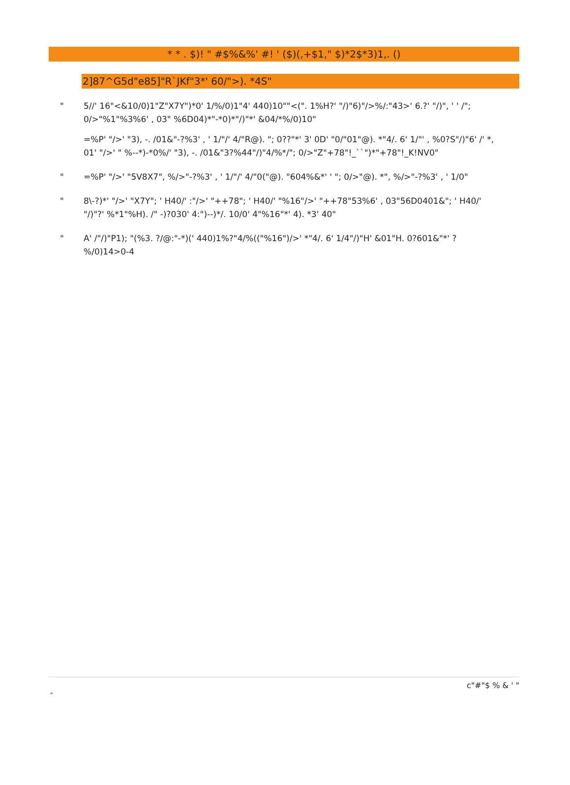* * . $)! " #$%&%' #! ' ($)(,+$1," $)*2$*3)1,. ()
2]87^G5d"e85]"R`JKf"3*' 60/">). *4S"
" 5//' 16"<&10/0)1"Z"X7Y")*0' 1/%/0)1"4' 440)10""<(". 1%H?' "/)"6)"/>%/:"43>' 6.?' "/)", ' ' /"; 0/>"%1"%3%6' , 03" %6D04)*"-*0)*"/)"*' &04/*%/0)10"
=%P' "/>' "3), -. /01&"-?%3' , ' 1/"/' 4/"R@). "; 0??"*' 3' 0D' "0/"01"@). *"4/. 6' 1/"' , %0?S"/)"6' /' *, 01' "/>' " %--*)-*0%/' "3), -. /01&"3?%44"/)"4/%*/"; 0/>"Z"+78"!_``")*"+78"!_K!NV0"
" =%P' "/>' "5V8X7", %/>"-?%3' , ' 1/"/' 4/"0("@). "604%&*' ' "; 0/>"@). *", %/>"-?%3' , ' 1/0"
" 8\-?)*' "/>' "X7Y"; ' H40/' :"/>' "++78"; ' H40/' "%16"/>' "++78"53%6' , 03"56D0401&"; ' H40/' "/)"?' %*1"%H). /" -)?030' 4:")--)*/. 10/0' 4"%16"*' 4). *3' 40"
" A' /"/)"P1); "(%3. ?/@:"-*)(' 440)1%?"4/%(("%16")/>' *"4/. 6' 1/4"/)"H' &01"H. 0?601&"*' ?%/0)14>0-4
c"#"$ % & ' "
"